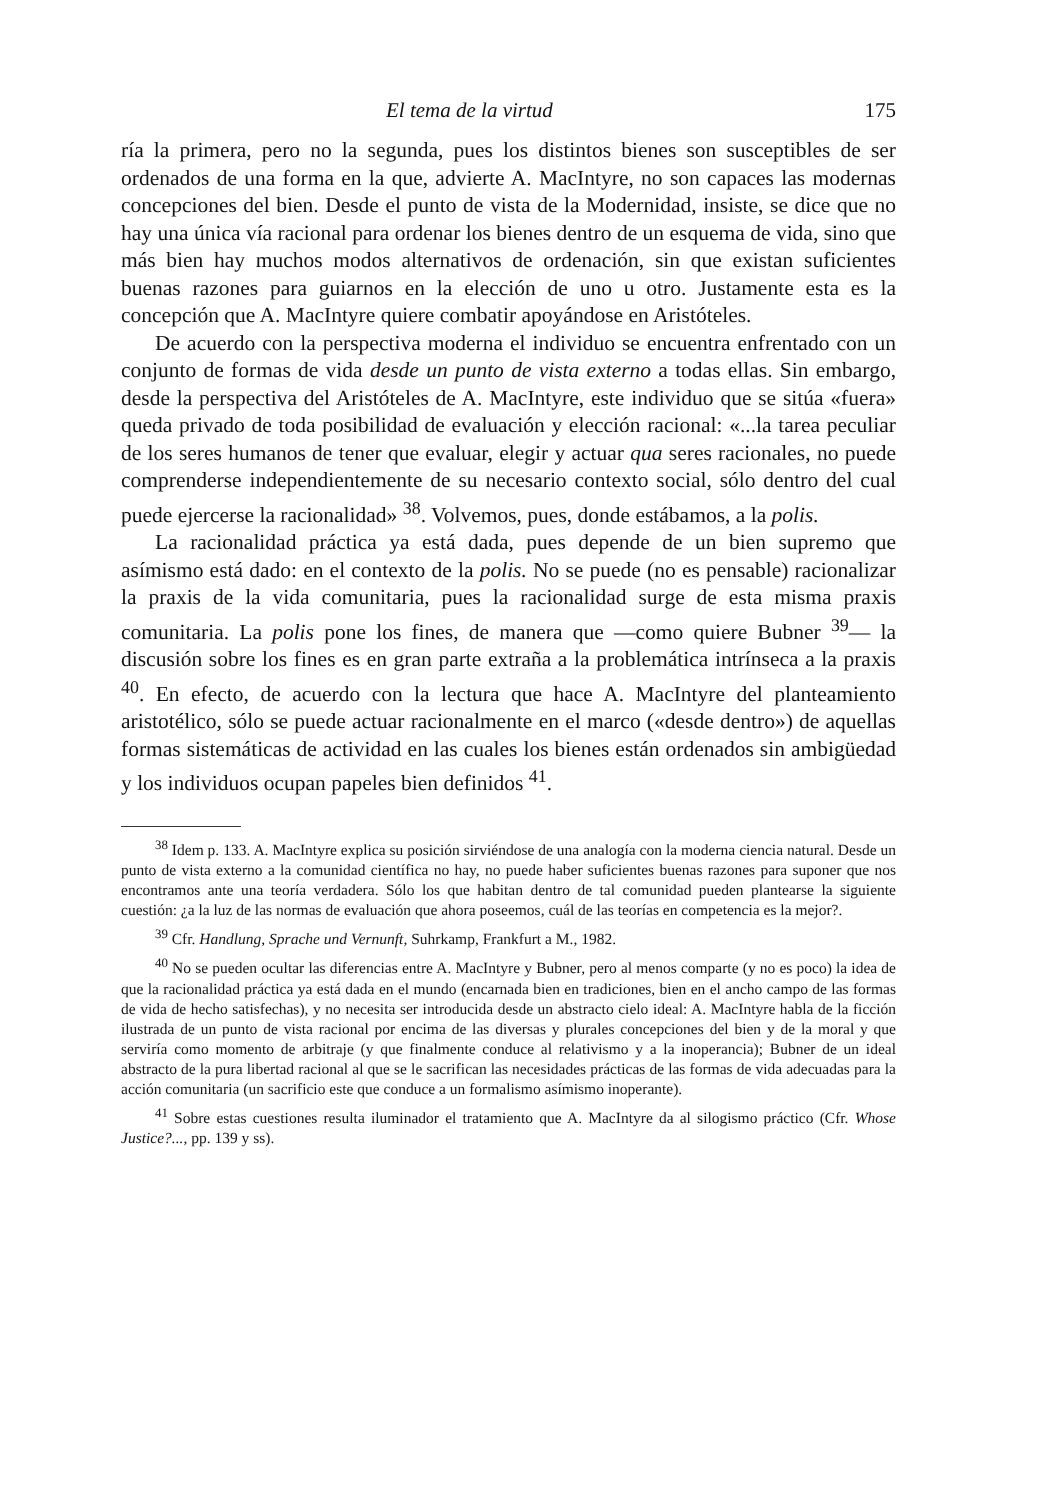El tema de la virtud 175
ría la primera, pero no la segunda, pues los distintos bienes son susceptibles de ser ordenados de una forma en la que, advierte A. MacIntyre, no son capaces las modernas concepciones del bien. Desde el punto de vista de la Modernidad, insiste, se dice que no hay una única vía racional para ordenar los bienes dentro de un esquema de vida, sino que más bien hay muchos modos alternativos de ordenación, sin que existan suficientes buenas razones para guiarnos en la elección de uno u otro. Justamente esta es la concepción que A. MacIntyre quiere combatir apoyándose en Aristóteles.
De acuerdo con la perspectiva moderna el individuo se encuentra enfrentado con un conjunto de formas de vida desde un punto de vista externo a todas ellas. Sin embargo, desde la perspectiva del Aristóteles de A. MacIntyre, este individuo que se sitúa «fuera» queda privado de toda posibilidad de evaluación y elección racional: «...la tarea peculiar de los seres humanos de tener que evaluar, elegir y actuar qua seres racionales, no puede comprenderse independientemente de su necesario contexto social, sólo dentro del cual puede ejercerse la racionalidad» <sup>38</sup>. Volvemos, pues, donde estábamos, a la polis.
La racionalidad práctica ya está dada, pues depende de un bien supremo que asímismo está dado: en el contexto de la polis. No se puede (no es pensable) racionalizar la praxis de la vida comunitaria, pues la racionalidad surge de esta misma praxis comunitaria. La polis pone los fines, de manera que —como quiere Bubner <sup>39</sup>— la discusión sobre los fines es en gran parte extraña a la problemática intrínseca a la praxis <sup>40</sup>. En efecto, de acuerdo con la lectura que hace A. MacIntyre del planteamiento aristotélico, sólo se puede actuar racionalmente en el marco («desde dentro») de aquellas formas sistemáticas de actividad en las cuales los bienes están ordenados sin ambigüedad y los individuos ocupan papeles bien definidos <sup>41</sup>.
<sup>38</sup> Idem p. 133. A. MacIntyre explica su posición sirviéndose de una analogía con la moderna ciencia natural. Desde un punto de vista externo a la comunidad científica no hay, no puede haber suficientes buenas razones para suponer que nos encontramos ante una teoría verdadera. Sólo los que habitan dentro de tal comunidad pueden plantearse la siguiente cuestión: ¿a la luz de las normas de evaluación que ahora poseemos, cuál de las teorías en competencia es la mejor?.
<sup>39</sup> Cfr. Handlung, Sprache und Vernunft, Suhrkamp, Frankfurt a M., 1982.
<sup>40</sup> No se pueden ocultar las diferencias entre A. MacIntyre y Bubner, pero al menos comparte (y no es poco) la idea de que la racionalidad práctica ya está dada en el mundo (encarnada bien en tradiciones, bien en el ancho campo de las formas de vida de hecho satisfechas), y no necesita ser introducida desde un abstracto cielo ideal: A. MacIntyre habla de la ficción ilustrada de un punto de vista racional por encima de las diversas y plurales concepciones del bien y de la moral y que serviría como momento de arbitraje (y que finalmente conduce al relativismo y a la inoperancia); Bubner de un ideal abstracto de la pura libertad racional al que se le sacrifican las necesidades prácticas de las formas de vida adecuadas para la acción comunitaria (un sacrificio este que conduce a un formalismo asímismo inoperante).
<sup>41</sup> Sobre estas cuestiones resulta iluminador el tratamiento que A. MacIntyre da al silogismo práctico (Cfr. Whose Justice?..., pp. 139 y ss).